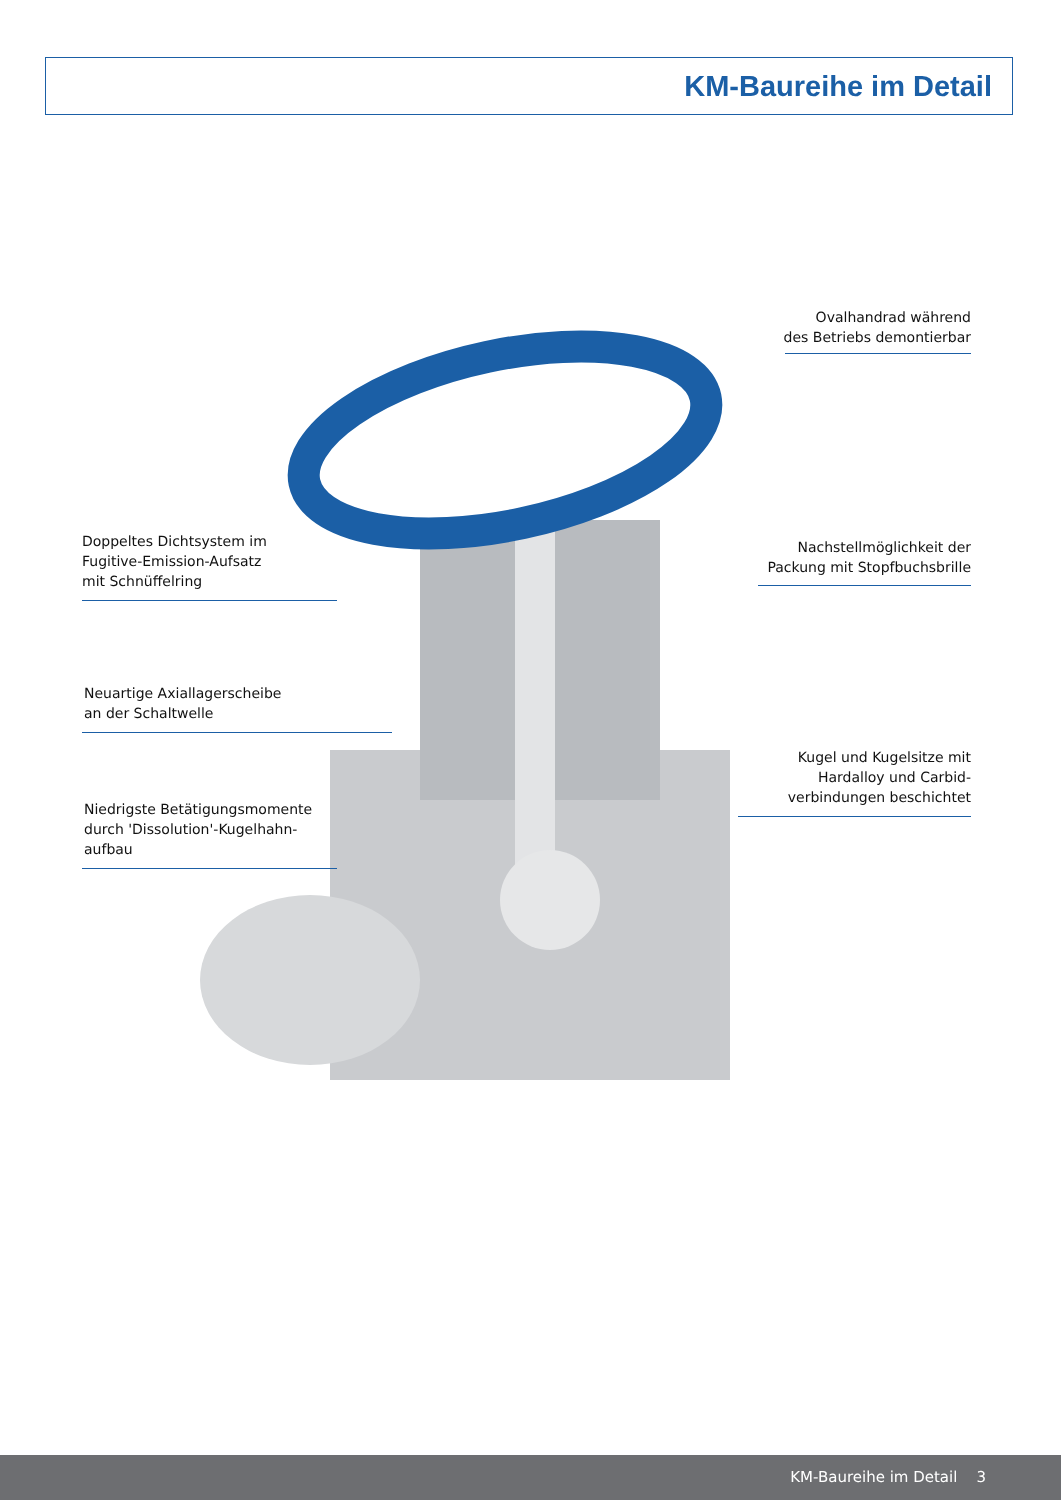KM-Baureihe im Detail
Ovalhandrad während
des Betriebs demontierbar
Doppeltes Dichtsystem im
Fugitive-Emission-Aufsatz
mit Schnüffelring
Nachstellmöglichkeit der
Packung mit Stopfbuchsbrille
Neuartige Axiallagerscheibe
an der Schaltwelle
Kugel und Kugelsitze mit
Hardalloy und Carbid-
verbindungen beschichtet
Niedrigste Betätigungsmomente
durch 'Dissolution'-Kugelhahn-
aufbau
KM-Baureihe im Detail 3